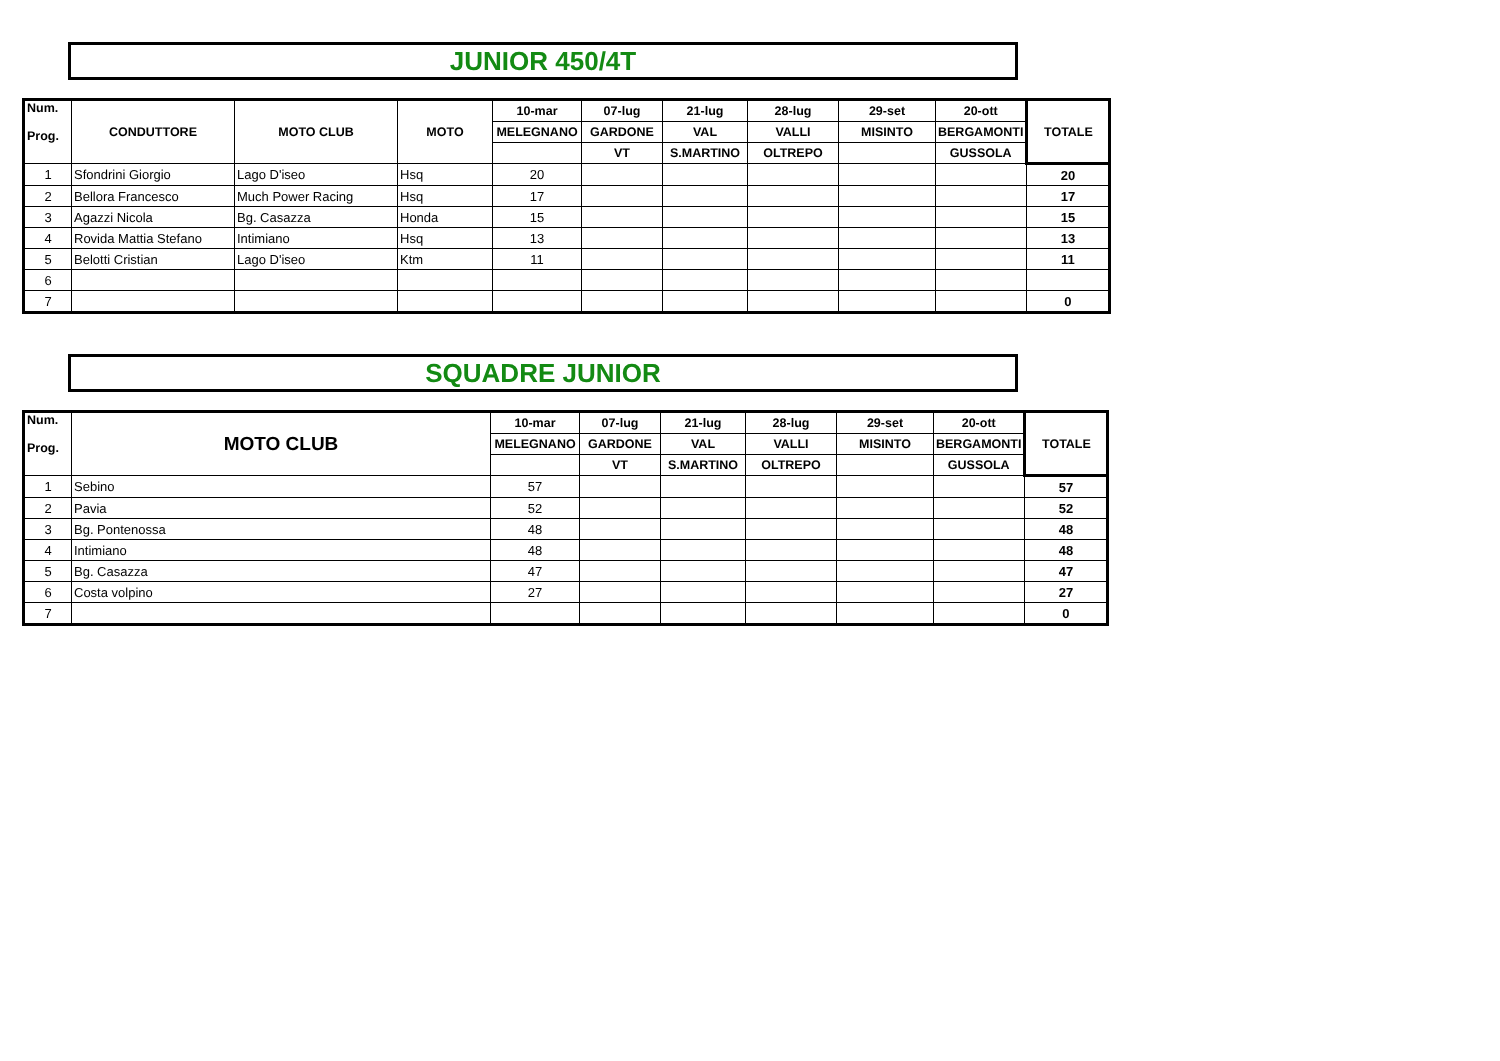JUNIOR 450/4T
| Num. Prog. | CONDUTTORE | MOTO CLUB | MOTO | 10-mar | 07-lug | 21-lug | 28-lug | 29-set | 20-ott | TOTALE |
| --- | --- | --- | --- | --- | --- | --- | --- | --- | --- | --- |
| | | | | MELEGNANO | GARDONE | VAL | VALLI | MISINTO | BERGAMONTI | |
| | | | | | VT | S.MARTINO | OLTREPO | | GUSSOLA | |
| 1 | Sfondrini Giorgio | Lago D'iseo | Hsq | 20 | | | | | | 20 |
| 2 | Bellora Francesco | Much Power Racing | Hsq | 17 | | | | | | 17 |
| 3 | Agazzi Nicola | Bg. Casazza | Honda | 15 | | | | | | 15 |
| 4 | Rovida Mattia Stefano | Intimiano | Hsq | 13 | | | | | | 13 |
| 5 | Belotti Cristian | Lago D'iseo | Ktm | 11 | | | | | | 11 |
| 6 | | | | | | | | | | |
| 7 | | | | | | | | | | 0 |
SQUADRE JUNIOR
| Num. Prog. | MOTO CLUB | 10-mar | 07-lug | 21-lug | 28-lug | 29-set | 20-ott | TOTALE |
| --- | --- | --- | --- | --- | --- | --- | --- | --- |
| | | MELEGNANO | GARDONE | VAL | VALLI | MISINTO | BERGAMONTI | |
| | | | VT | S.MARTINO | OLTREPO | | GUSSOLA | |
| 1 | Sebino | 57 | | | | | | 57 |
| 2 | Pavia | 52 | | | | | | 52 |
| 3 | Bg. Pontenossa | 48 | | | | | | 48 |
| 4 | Intimiano | 48 | | | | | | 48 |
| 5 | Bg. Casazza | 47 | | | | | | 47 |
| 6 | Costa volpino | 27 | | | | | | 27 |
| 7 | | | | | | | | 0 |